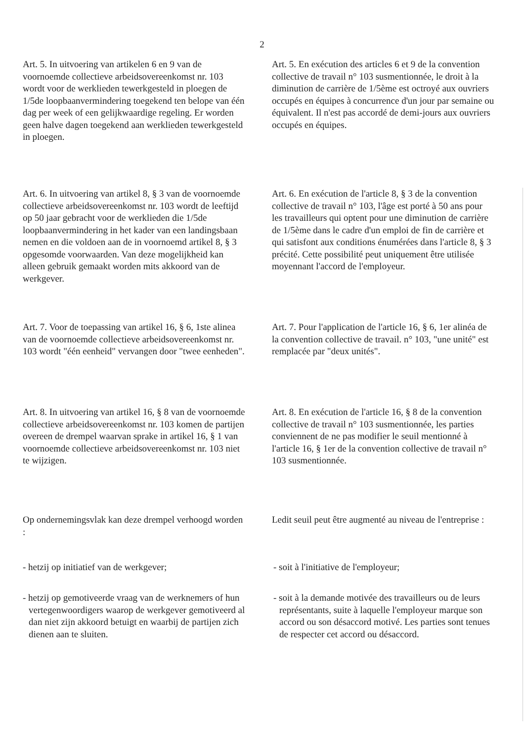2
Art. 5. In uitvoering van artikelen 6 en 9 van de voornoemde collectieve arbeidsovereenkomst nr. 103 wordt voor de werklieden tewerkgesteld in ploegen de 1/5de loopbaanvermindering toegekend ten belope van één dag per week of een gelijkwaardige regeling. Er worden geen halve dagen toegekend aan werklieden tewerkgesteld in ploegen.
Art. 5. En exécution des articles 6 et 9 de la convention collective de travail n° 103 susmentionnée, le droit à la diminution de carrière de 1/5ème est octroyé aux ouvriers occupés en équipes à concurrence d'un jour par semaine ou équivalent. Il n'est pas accordé de demi-jours aux ouvriers occupés en équipes.
Art. 6. In uitvoering van artikel 8, § 3 van de voornoemde collectieve arbeidsovereenkomst nr. 103 wordt de leeftijd op 50 jaar gebracht voor de werklieden die 1/5de loopbaanvermindering in het kader van een landingsbaan nemen en die voldoen aan de in voornoemd artikel 8, § 3 opgesomde voorwaarden. Van deze mogelijkheid kan alleen gebruik gemaakt worden mits akkoord van de werkgever.
Art. 6. En exécution de l'article 8, § 3 de la convention collective de travail n° 103, l'âge est porté à 50 ans pour les travailleurs qui optent pour une diminution de carrière de 1/5ème dans le cadre d'un emploi de fin de carrière et qui satisfont aux conditions énumérées dans l'article 8, § 3 précité. Cette possibilité peut uniquement être utilisée moyennant l'accord de l'employeur.
Art. 7. Voor de toepassing van artikel 16, § 6, 1ste alinea van de voornoemde collectieve arbeidsovereenkomst nr. 103 wordt "één eenheid" vervangen door "twee eenheden".
Art. 7. Pour l'application de l'article 16, § 6, 1er alinéa de la convention collective de travail. n° 103, "une unité" est remplacée par "deux unités".
Art. 8. In uitvoering van artikel 16, § 8 van de voornoemde collectieve arbeidsovereenkomst nr. 103 komen de partijen overeen de drempel waarvan sprake in artikel 16, § 1 van voornoemde collectieve arbeidsovereenkomst nr. 103 niet te wijzigen.
Art. 8. En exécution de l'article 16, § 8 de la convention collective de travail n° 103 susmentionnée, les parties conviennent de ne pas modifier le seuil mentionné à l'article 16, § 1er de la convention collective de travail n° 103 susmentionnée.
Op ondernemingsvlak kan deze drempel verhoogd worden :
Ledit seuil peut être augmenté au niveau de l'entreprise :
- hetzij op initiatief van de werkgever;
- soit à l'initiative de l'employeur;
- hetzij op gemotiveerde vraag van de werknemers of hun vertegenwoordigers waarop de werkgever gemotiveerd al dan niet zijn akkoord betuigt en waarbij de partijen zich dienen aan te sluiten.
- soit à la demande motivée des travailleurs ou de leurs représentants, suite à laquelle l'employeur marque son accord ou son désaccord motivé. Les parties sont tenues de respecter cet accord ou désaccord.